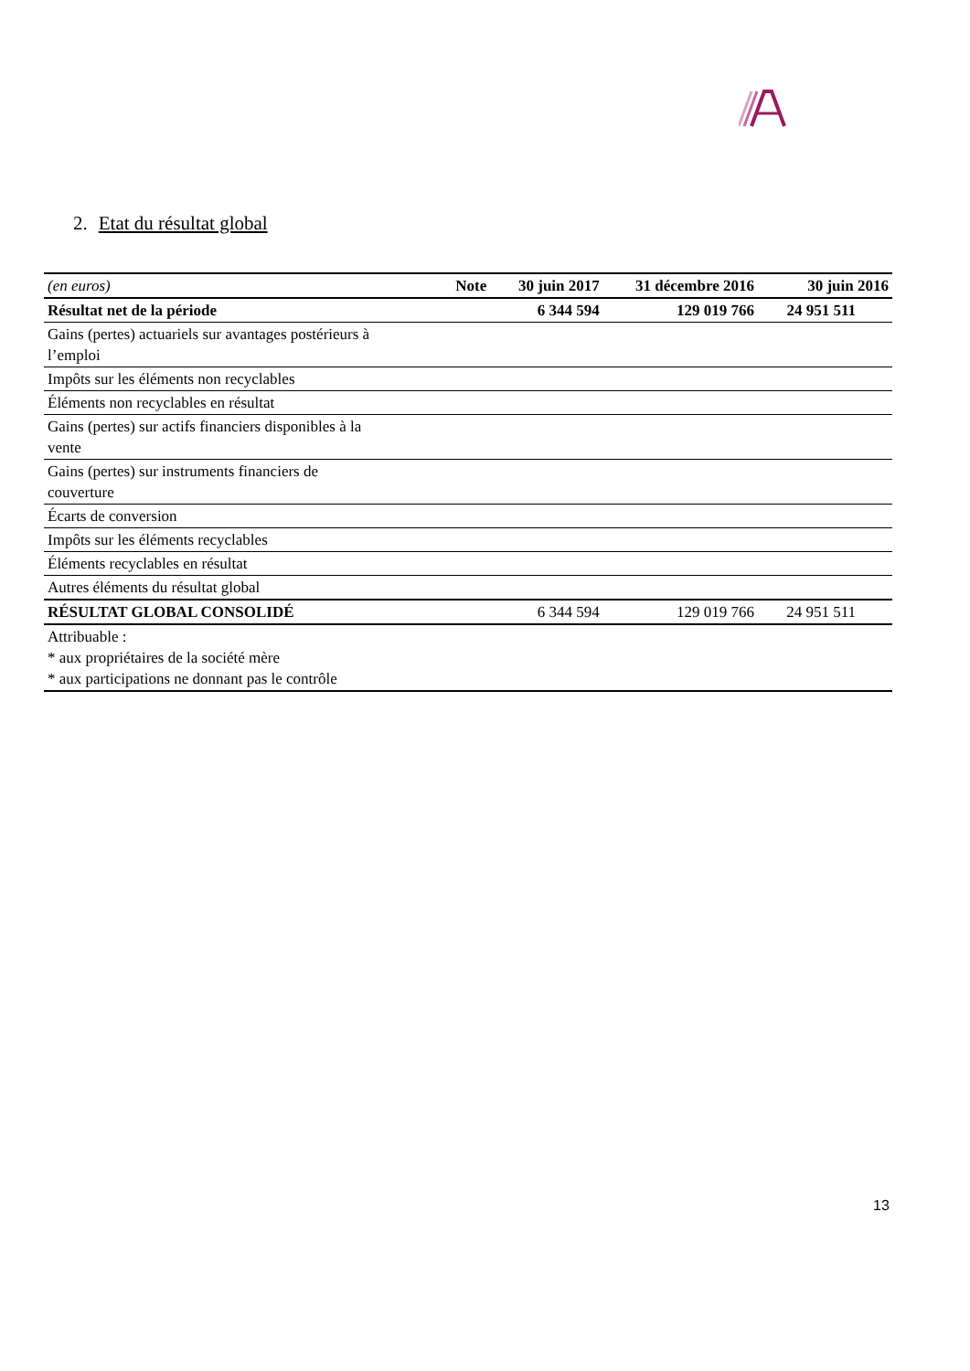2. Etat du résultat global
| (en euros) | Note | 30 juin 2017 | 31 décembre 2016 | 30 juin 2016 |
| --- | --- | --- | --- | --- |
| Résultat net de la période | | 6 344 594 | 129 019 766 | 24 951 511 |
| Gains (pertes) actuariels sur avantages postérieurs à l’emploi | | | | |
| Impôts sur les éléments non recyclables | | | | |
| Éléments non recyclables en résultat | | | | |
| Gains (pertes) sur actifs financiers disponibles à la vente | | | | |
| Gains (pertes) sur instruments financiers de couverture | | | | |
| Écarts de conversion | | | | |
| Impôts sur les éléments recyclables | | | | |
| Éléments recyclables en résultat | | | | |
| Autres éléments du résultat global | | | | |
| RÉSULTAT GLOBAL CONSOLIDÉ | | 6 344 594 | 129 019 766 | 24 951 511 |
| Attribuable : * aux propriétaires de la société mère * aux participations ne donnant pas le contrôle | | | | |
13